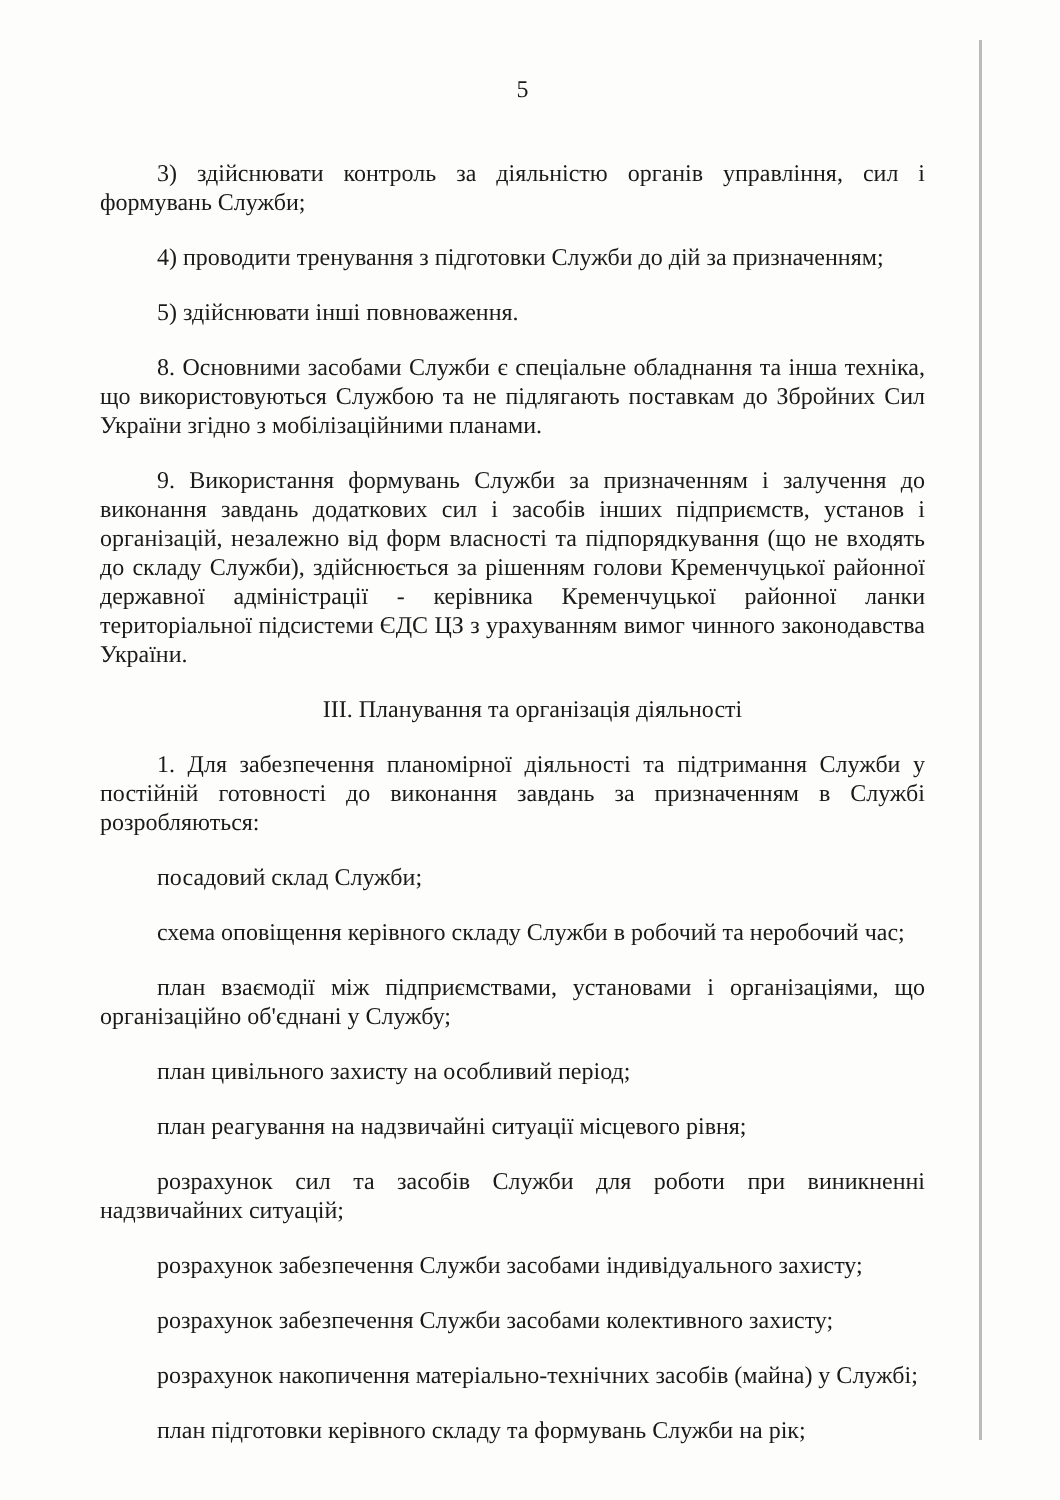5
3) здійснювати контроль за діяльністю органів управління, сил і формувань Служби;
4) проводити тренування з підготовки Служби до дій за призначенням;
5) здійснювати інші повноваження.
8. Основними засобами Служби є спеціальне обладнання та інша техніка, що використовуються Службою та не підлягають поставкам до Збройних Сил України згідно з мобілізаційними планами.
9. Використання формувань Служби за призначенням і залучення до виконання завдань додаткових сил і засобів інших підприємств, установ і організацій, незалежно від форм власності та підпорядкування (що не входять до складу Служби), здійснюється за рішенням голови Кременчуцької районної державної адміністрації - керівника Кременчуцької районної ланки територіальної підсистеми ЄДС ЦЗ з урахуванням вимог чинного законодавства України.
ІІІ. Планування та організація діяльності
1. Для забезпечення планомірної діяльності та підтримання Служби у постійній готовності до виконання завдань за призначенням в Службі розробляються:
посадовий склад Служби;
схема оповіщення керівного складу Служби в робочий та неробочий час;
план взаємодії між підприємствами, установами і організаціями, що організаційно об'єднані у Службу;
план цивільного захисту на особливий період;
план реагування на надзвичайні ситуації місцевого рівня;
розрахунок сил та засобів Служби для роботи при виникненні надзвичайних ситуацій;
розрахунок забезпечення Служби засобами індивідуального захисту;
розрахунок забезпечення Служби засобами колективного захисту;
розрахунок накопичення матеріально-технічних засобів (майна) у Службі;
план підготовки керівного складу та формувань Служби на рік;